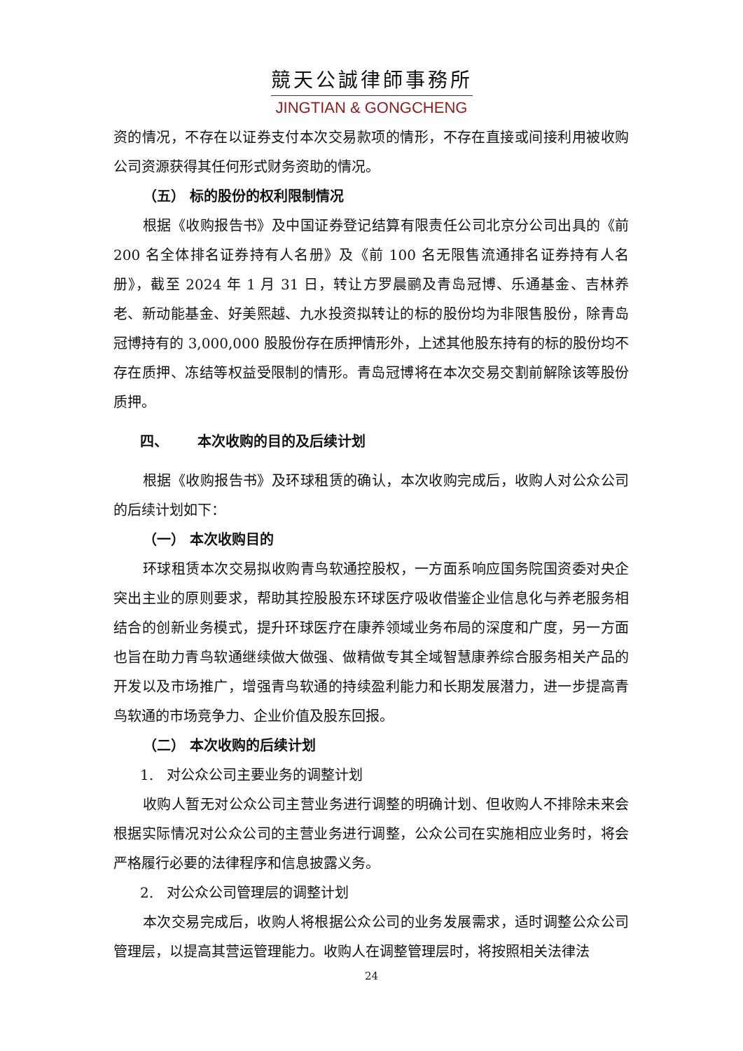競天公誠律師事務所
JINGTIAN & GONGCHENG
资的情况，不存在以证券支付本次交易款项的情形，不存在直接或间接利用被收购公司资源获得其任何形式财务资助的情况。
（五） 标的股份的权利限制情况
根据《收购报告书》及中国证券登记结算有限责任公司北京分公司出具的《前200 名全体排名证券持有人名册》及《前 100 名无限售流通排名证券持有人名册》，截至 2024 年 1 月 31 日，转让方罗晨鹂及青岛冠博、乐通基金、吉林养老、新动能基金、好美熙越、九水投资拟转让的标的股份均为非限售股份，除青岛冠博持有的 3,000,000 股股份存在质押情形外，上述其他股东持有的标的股份均不存在质押、冻结等权益受限制的情形。青岛冠博将在本次交易交割前解除该等股份质押。
四、 本次收购的目的及后续计划
根据《收购报告书》及环球租赁的确认，本次收购完成后，收购人对公众公司的后续计划如下：
（一） 本次收购目的
环球租赁本次交易拟收购青鸟软通控股权，一方面系响应国务院国资委对央企突出主业的原则要求，帮助其控股股东环球医疗吸收借鉴企业信息化与养老服务相结合的创新业务模式，提升环球医疗在康养领域业务布局的深度和广度，另一方面也旨在助力青鸟软通继续做大做强、做精做专其全域智慧康养综合服务相关产品的开发以及市场推广，增强青鸟软通的持续盈利能力和长期发展潜力，进一步提高青鸟软通的市场竞争力、企业价值及股东回报。
（二） 本次收购的后续计划
1. 对公众公司主要业务的调整计划
收购人暂无对公众公司主营业务进行调整的明确计划、但收购人不排除未来会根据实际情况对公众公司的主营业务进行调整，公众公司在实施相应业务时，将会严格履行必要的法律程序和信息披露义务。
2. 对公众公司管理层的调整计划
本次交易完成后，收购人将根据公众公司的业务发展需求，适时调整公众公司管理层，以提高其营运管理能力。收购人在调整管理层时，将按照相关法律法
24